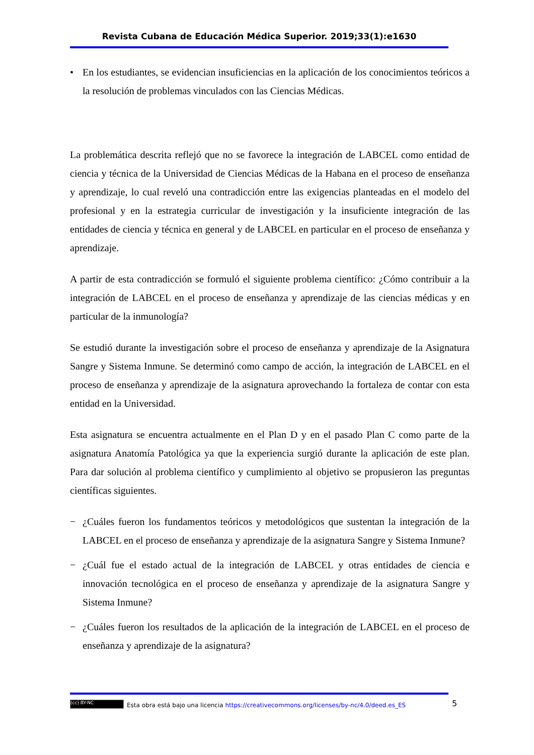Revista Cubana de Educación Médica Superior. 2019;33(1):e1630
• En los estudiantes, se evidencian insuficiencias en la aplicación de los conocimientos teóricos a la resolución de problemas vinculados con las Ciencias Médicas.
La problemática descrita reflejó que no se favorece la integración de LABCEL como entidad de ciencia y técnica de la Universidad de Ciencias Médicas de la Habana en el proceso de enseñanza y aprendizaje, lo cual reveló una contradicción entre las exigencias planteadas en el modelo del profesional y en la estrategia curricular de investigación y la insuficiente integración de las entidades de ciencia y técnica en general y de LABCEL en particular en el proceso de enseñanza y aprendizaje.
A partir de esta contradicción se formuló el siguiente problema científico: ¿Cómo contribuir a la integración de LABCEL en el proceso de enseñanza y aprendizaje de las ciencias médicas y en particular de la inmunología?
Se estudió durante la investigación sobre el proceso de enseñanza y aprendizaje de la Asignatura Sangre y Sistema Inmune. Se determinó como campo de acción, la integración de LABCEL en el proceso de enseñanza y aprendizaje de la asignatura aprovechando la fortaleza de contar con esta entidad en la Universidad.
Esta asignatura se encuentra actualmente en el Plan D y en el pasado Plan C como parte de la asignatura Anatomía Patológica ya que la experiencia surgió durante la aplicación de este plan. Para dar solución al problema científico y cumplimiento al objetivo se propusieron las preguntas científicas siguientes.
− ¿Cuáles fueron los fundamentos teóricos y metodológicos que sustentan la integración de la LABCEL en el proceso de enseñanza y aprendizaje de la asignatura Sangre y Sistema Inmune?
− ¿Cuál fue el estado actual de la integración de LABCEL y otras entidades de ciencia e innovación tecnológica en el proceso de enseñanza y aprendizaje de la asignatura Sangre y Sistema Inmune?
− ¿Cuáles fueron los resultados de la aplicación de la integración de LABCEL en el proceso de enseñanza y aprendizaje de la asignatura?
5
(cc) BY-NC Esta obra está bajo una licencia https://creativecommons.org/licenses/by-nc/4.0/deed.es_ES